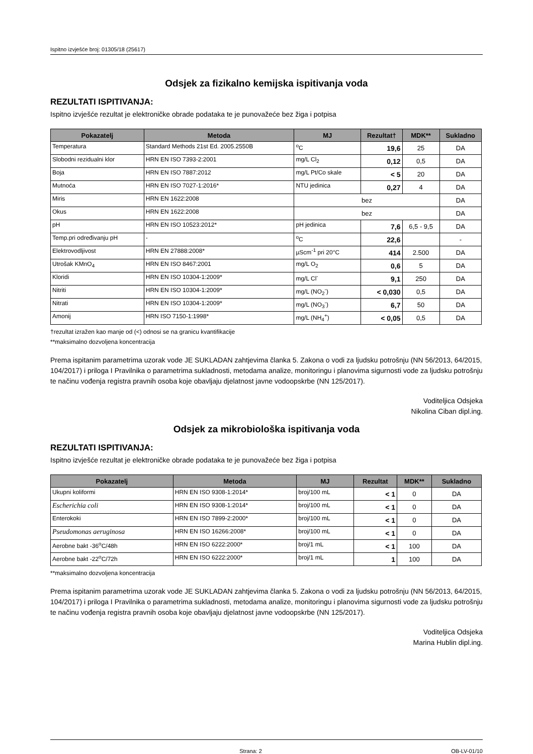Ispitno izvješće broj: 01305/18 (25617)
Odsjek za fizikalno kemijska ispitivanja voda
REZULTATI ISPITIVANJA:
Ispitno izvješće rezultat je elektroničke obrade podataka te je punovažeće bez žiga i potpisa
| Pokazatelj | Metoda | MJ | Rezultat† | MDK** | Sukladno |
| --- | --- | --- | --- | --- | --- |
| Temperatura | Standard Methods 21st Ed. 2005.2550B | <sup>o</sup> C | 19,6 | 25 | DA |
| Slobodni rezidualni klor | HRN EN ISO 7393-2:2001 | mg/L Cl<sub>2</sub> | 0,12 | 0,5 | DA |
| Boja | HRN EN ISO 7887:2012 | mg/L Pt/Co skale | < 5 | 20 | DA |
| Mutnoća | HRN EN ISO 7027-1:2016* | NTU jedinica | 0,27 | 4 | DA |
| Miris | HRN EN 1622:2008 | bez | | | DA |
| Okus | HRN EN 1622:2008 | bez | | | DA |
| pH | HRN EN ISO 10523:2012* | pH jedinica | 7,6 | 6,5 - 9,5 | DA |
| Temp.pri određivanju pH | - | <sup>o</sup> C | 22,6 | | - |
| Elektrovodljivost | HRN EN 27888:2008* | µScm<sup>-1</sup> pri 20°C | 414 | 2.500 | DA |
| Utrošak KMnO<sub>4</sub> | HRN EN ISO 8467:2001 | mg/L O<sub>2</sub> | 0,6 | 5 | DA |
| Kloridi | HRN EN ISO 10304-1:2009* | mg/L Cl<sup>-</sup> | 9,1 | 250 | DA |
| Nitriti | HRN EN ISO 10304-1:2009* | mg/L (NO<sub>2</sub><sup>-</sup>) | < 0,030 | 0,5 | DA |
| Nitrati | HRN EN ISO 10304-1:2009* | mg/L (NO<sub>3</sub><sup>-</sup>) | 6,7 | 50 | DA |
| Amonij | HRN ISO 7150-1:1998* | mg/L (NH<sub>4</sub><sup>+</sup>) | < 0,05 | 0,5 | DA |
†rezultat izražen kao manje od (<) odnosi se na granicu kvantifikacije
**maksimalno dozvoljena koncentracija
Prema ispitanim parametrima uzorak vode JE SUKLADAN zahtjevima članka 5. Zakona o vodi za ljudsku potrošnju (NN 56/2013, 64/2015, 104/2017) i priloga I Pravilnika o parametrima sukladnosti, metodama analize, monitoringu i planovima sigurnosti vode za ljudsku potrošnju te načinu vođenja registra pravnih osoba koje obavljaju djelatnost javne vodoopskrbe (NN 125/2017).
Voditeljica Odsjeka
Nikolina Ciban dipl.ing.
Odsjek za mikrobiološka ispitivanja voda
REZULTATI ISPITIVANJA:
Ispitno izvješće rezultat je elektroničke obrade podataka te je punovažeće bez žiga i potpisa
| Pokazatelj | Metoda | MJ | Rezultat | MDK** | Sukladno |
| --- | --- | --- | --- | --- | --- |
| Ukupni koliformi | HRN EN ISO 9308-1:2014* | broj/100 mL | < 1 | 0 | DA |
| Escherichia coli | HRN EN ISO 9308-1:2014* | broj/100 mL | < 1 | 0 | DA |
| Enterokoki | HRN EN ISO 7899-2:2000* | broj/100 mL | < 1 | 0 | DA |
| Pseudomonas aeruginosa | HRN EN ISO 16266:2008* | broj/100 mL | < 1 | 0 | DA |
| Aerobne bakt -36<sup>o</sup>C/48h | HRN EN ISO 6222:2000* | broj/1 mL | < 1 | 100 | DA |
| Aerobne bakt -22<sup>o</sup>C/72h | HRN EN ISO 6222:2000* | broj/1 mL | 1 | 100 | DA |
**maksimalno dozvoljena koncentracija
Prema ispitanim parametrima uzorak vode JE SUKLADAN zahtjevima članka 5. Zakona o vodi za ljudsku potrošnju (NN 56/2013, 64/2015, 104/2017) i priloga I Pravilnika o parametrima sukladnosti, metodama analize, monitoringu i planovima sigurnosti vode za ljudsku potrošnju te načinu vođenja registra pravnih osoba koje obavljaju djelatnost javne vodoopskrbe (NN 125/2017).
Voditeljica Odsjeka
Marina Hublin dipl.ing.
Strana: 2 OB-LV-01/10